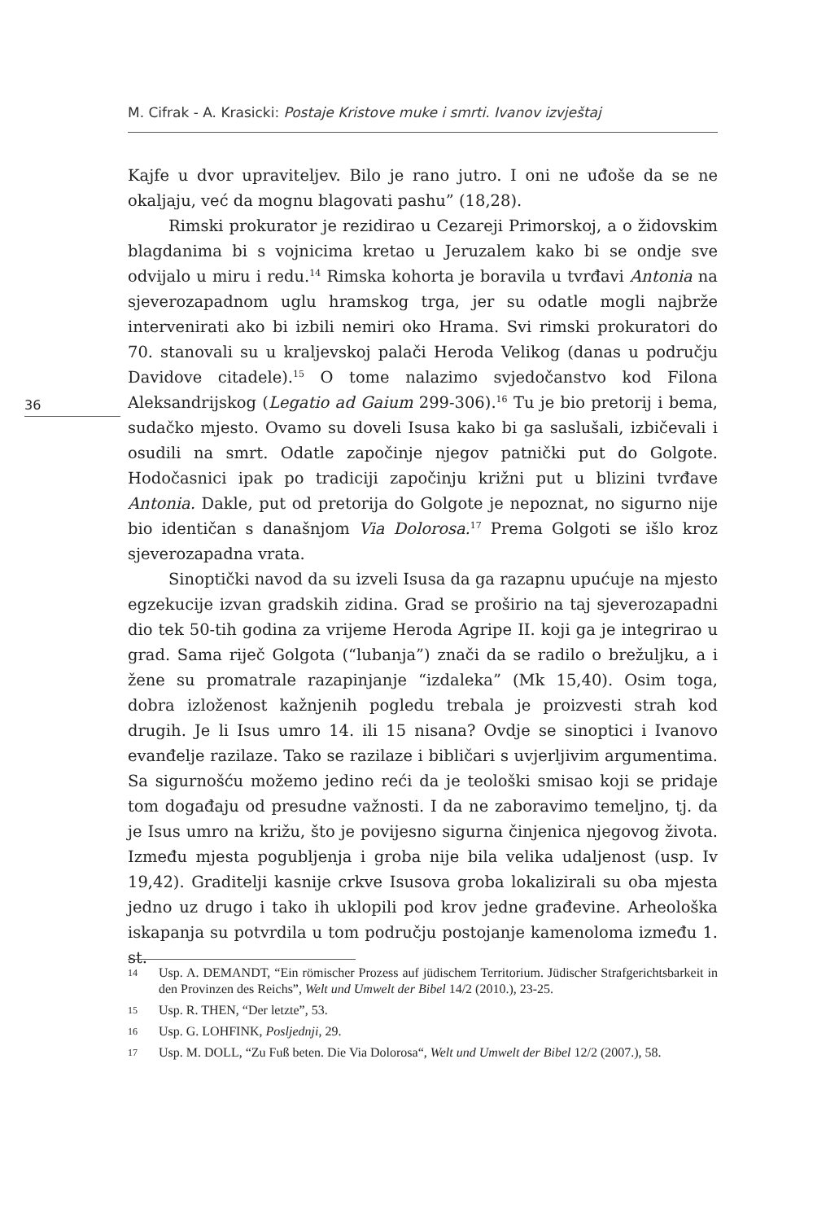M. Cifrak - A. Krasicki: Postaje Kristove muke i smrti. Ivanov izvještaj
36
Kajfe u dvor upraviteljev. Bilo je rano jutro. I oni ne uđoše da se ne okaljaju, već da mognu blagovati pashu” (18,28).
Rimski prokurator je rezidirao u Cezareji Primorskoj, a o židovskim blagdanima bi s vojnicima kretao u Jeruzalem kako bi se ondje sve odvijalo u miru i redu.<sup>14</sup> Rimska kohorta je boravila u tvrđavi Antonia na sjeverozapadnom uglu hramskog trga, jer su odatle mogli najbrže intervenirati ako bi izbili nemiri oko Hrama. Svi rimski prokuratori do 70. stanovali su u kraljevskoj palači Heroda Velikog (danas u području Davidove citadele).<sup>15</sup> O tome nalazimo svjedočanstvo kod Filona Aleksandrijskog (Legatio ad Gaium 299-306).<sup>16</sup> Tu je bio pretorij i bema, sudačko mjesto. Ovamo su doveli Isusa kako bi ga saslušali, izbičevali i osudili na smrt. Odatle započinje njegov patnički put do Golgote. Hodočasnici ipak po tradiciji započinju križni put u blizini tvrđave Antonia. Dakle, put od pretorija do Golgote je nepoznat, no sigurno nije bio identičan s današnjom Via Dolorosa.<sup>17</sup> Prema Golgoti se išlo kroz sjeverozapadna vrata.
Sinoptički navod da su izveli Isusa da ga razapnu upućuje na mjesto egzekucije izvan gradskih zidina. Grad se proširio na taj sjeverozapadni dio tek 50-tih godina za vrijeme Heroda Agripe II. koji ga je integrirao u grad. Sama riječ Golgota (“lubanja”) znači da se radilo o brežuljku, a i žene su promatrale razapinjanje “izdaleka” (Mk 15,40). Osim toga, dobra izloženost kažnjenih pogledu trebala je proizvesti strah kod drugih. Je li Isus umro 14. ili 15 nisana? Ovdje se sinoptici i Ivanovo evanđelje razilaze. Tako se razilaze i bibličari s uvjerljivim argumentima. Sa sigurnošću možemo jedino reći da je teološki smisao koji se pridaje tom događaju od presudne važnosti. I da ne zaboravimo temeljno, tj. da je Isus umro na križu, što je povijesno sigurna činjenica njegovog života. Između mjesta pogubljenja i groba nije bila velika udaljenost (usp. Iv 19,42). Graditelji kasnije crkve Isusova groba lokalizirali su oba mjesta jedno uz drugo i tako ih uklopili pod krov jedne građevine. Arheološka iskapanja su potvrdila u tom području postojanje kamenoloma između 1. st.
14 Usp. A. DEMANDT, “Ein römischer Prozess auf jüdischem Territorium. Jüdischer Strafgerichtsbarkeit in den Provinzen des Reichs”, Welt und Umwelt der Bibel 14/2 (2010.), 23-25.
15 Usp. R. THEN, “Der letzte”, 53.
16 Usp. G. LOHFINK, Posljednji, 29.
17 Usp. M. DOLL, “Zu Fuß beten. Die Via Dolorosa“, Welt und Umwelt der Bibel 12/2 (2007.), 58.